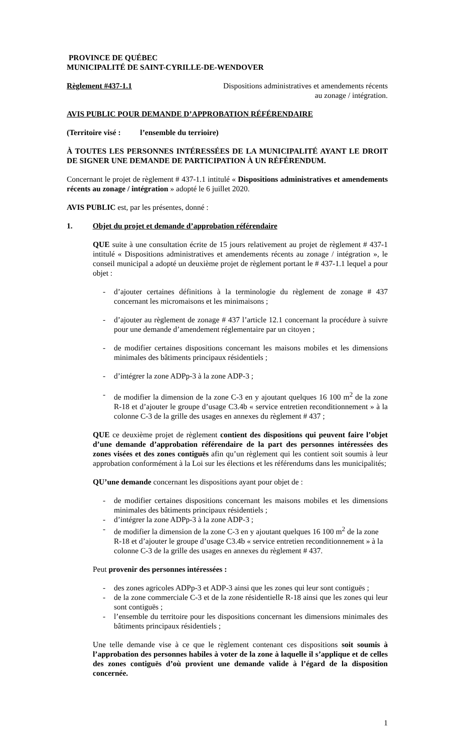PROVINCE DE QUÉBEC
MUNICIPALITÉ DE SAINT-CYRILLE-DE-WENDOVER
Règlement #437-1.1 Dispositions administratives et amendements récents
au zonage / intégration.
AVIS PUBLIC POUR DEMANDE D’APPROBATION RÉFÉRENDAIRE
(Territoire visé : l’ensemble du terrioire)
À TOUTES LES PERSONNES INTÉRESSÉES DE LA MUNICIPALITÉ AYANT LE DROIT DE SIGNER UNE DEMANDE DE PARTICIPATION À UN RÉFÉRENDUM.
Concernant le projet de règlement # 437-1.1 intitulé « Dispositions administratives et amendements récents au zonage / intégration » adopté le 6 juillet 2020.
AVIS PUBLIC est, par les présentes, donné :
1. Objet du projet et demande d’approbation référendaire
QUE suite à une consultation écrite de 15 jours relativement au projet de règlement # 437-1 intitulé « Dispositions administratives et amendements récents au zonage / intégration », le conseil municipal a adopté un deuxième projet de règlement portant le # 437-1.1 lequel a pour objet :
- d’ajouter certaines définitions à la terminologie du règlement de zonage # 437 concernant les micromaisons et les minimaisons ;
- d’ajouter au règlement de zonage # 437 l’article 12.1 concernant la procédure à suivre pour une demande d’amendement réglementaire par un citoyen ;
- de modifier certaines dispositions concernant les maisons mobiles et les dimensions minimales des bâtiments principaux résidentiels ;
- d’intégrer la zone ADPp-3 à la zone ADP-3 ;
- de modifier la dimension de la zone C-3 en y ajoutant quelques 16 100 m<sup>2</sup> de la zone R-18 et d’ajouter le groupe d’usage C3.4b « service entretien reconditionnement » à la colonne C-3 de la grille des usages en annexes du règlement # 437 ;
QUE ce deuxième projet de règlement contient des dispositions qui peuvent faire l’objet d’une demande d’approbation référendaire de la part des personnes intéressées des zones visées et des zones contiguës afin qu’un règlement qui les contient soit soumis à leur approbation conformément à la Loi sur les élections et les référendums dans les municipalités;
QU’une demande concernant les dispositions ayant pour objet de :
- de modifier certaines dispositions concernant les maisons mobiles et les dimensions minimales des bâtiments principaux résidentiels ;
- d’intégrer la zone ADPp-3 à la zone ADP-3 ;
- de modifier la dimension de la zone C-3 en y ajoutant quelques 16 100 m<sup>2</sup> de la zone R-18 et d’ajouter le groupe d’usage C3.4b « service entretien reconditionnement » à la colonne C-3 de la grille des usages en annexes du règlement # 437.
Peut provenir des personnes intéressées :
- des zones agricoles ADPp-3 et ADP-3 ainsi que les zones qui leur sont contiguës ;
- de la zone commerciale C-3 et de la zone résidentielle R-18 ainsi que les zones qui leur sont contiguës ;
- l’ensemble du territoire pour les dispositions concernant les dimensions minimales des bâtiments principaux résidentiels ;
Une telle demande vise à ce que le règlement contenant ces dispositions soit soumis à l’approbation des personnes habiles à voter de la zone à laquelle il s’applique et de celles des zones contiguës d’où provient une demande valide à l’égard de la disposition concernée.
1